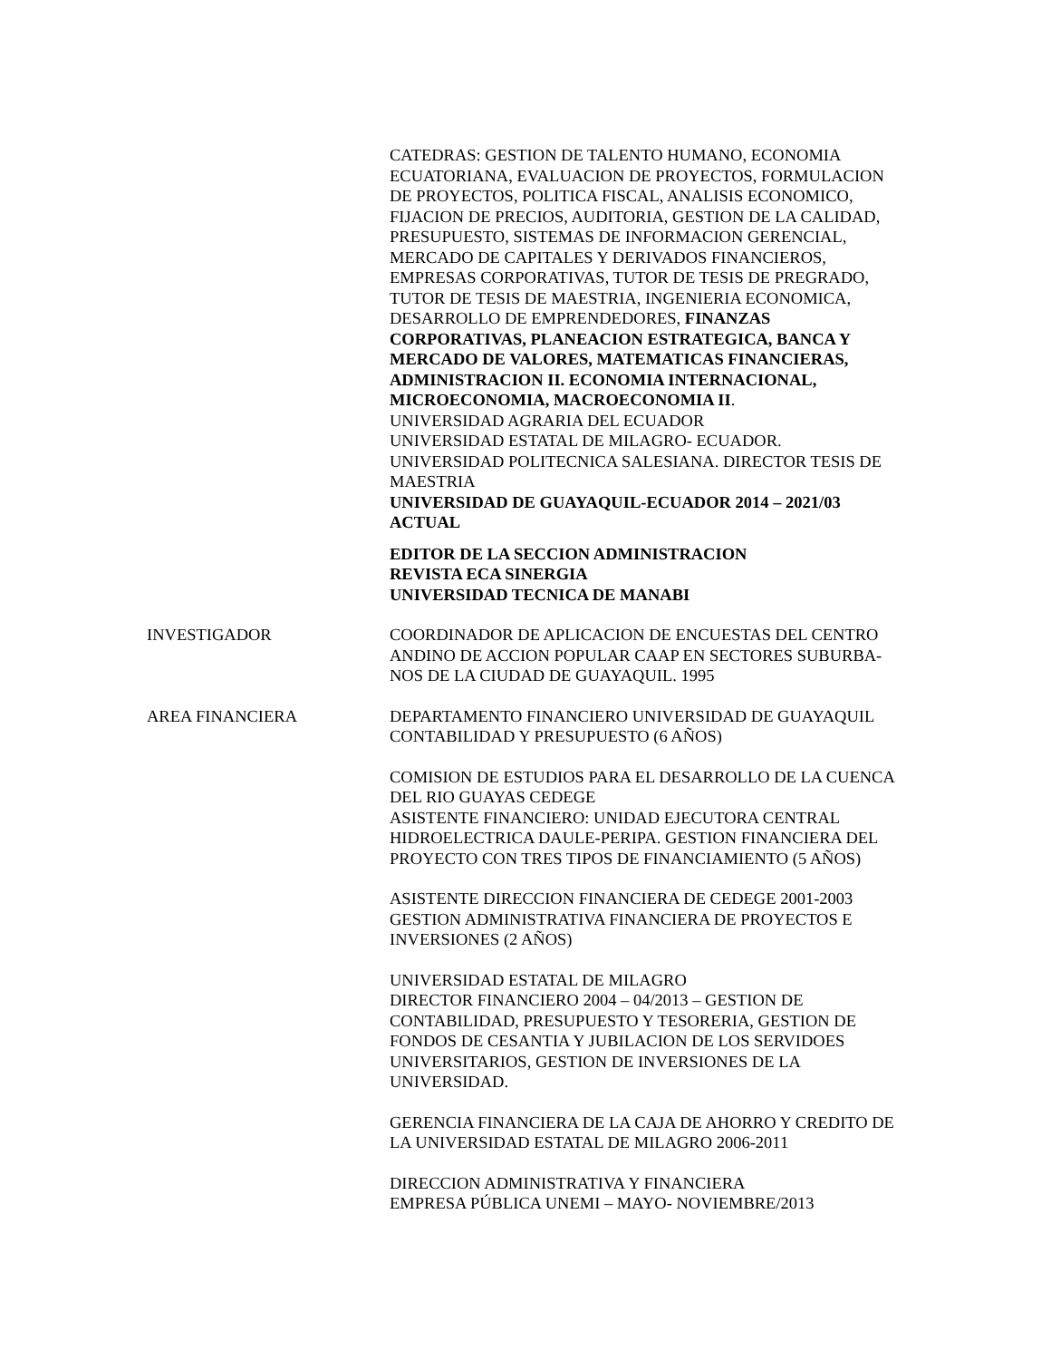CATEDRAS: GESTION DE TALENTO HUMANO, ECONOMIA ECUATORIANA, EVALUACION DE PROYECTOS, FORMULACION DE PROYECTOS, POLITICA FISCAL, ANALISIS ECONOMICO, FIJACION DE PRECIOS, AUDITORIA, GESTION DE LA CALIDAD, PRESUPUESTO, SISTEMAS DE INFORMACION GERENCIAL, MERCADO DE CAPITALES Y DERIVADOS FINANCIEROS, EMPRESAS CORPORATIVAS, TUTOR DE TESIS DE PREGRADO, TUTOR DE TESIS DE MAESTRIA, INGENIERIA ECONOMICA, DESARROLLO DE EMPRENDEDORES, FINANZAS CORPORATIVAS, PLANEACION ESTRATEGICA, BANCA Y MERCADO DE VALORES, MATEMATICAS FINANCIERAS, ADMINISTRACION II. ECONOMIA INTERNACIONAL, MICROECONOMIA, MACROECONOMIA II.
UNIVERSIDAD AGRARIA DEL ECUADOR
UNIVERSIDAD ESTATAL DE MILAGRO- ECUADOR.
UNIVERSIDAD POLITECNICA SALESIANA. DIRECTOR TESIS DE MAESTRIA
UNIVERSIDAD DE GUAYAQUIL-ECUADOR 2014 – 2021/03 ACTUAL
EDITOR DE LA SECCION ADMINISTRACION
REVISTA ECA SINERGIA
UNIVERSIDAD TECNICA DE MANABI
INVESTIGADOR COORDINADOR DE APLICACION DE ENCUESTAS DEL CENTRO ANDINO DE ACCION POPULAR CAAP EN SECTORES SUBURBA-NOS DE LA CIUDAD DE GUAYAQUIL. 1995
AREA FINANCIERA DEPARTAMENTO FINANCIERO UNIVERSIDAD DE GUAYAQUIL CONTABILIDAD Y PRESUPUESTO (6 AÑOS)
COMISION DE ESTUDIOS PARA EL DESARROLLO DE LA CUENCA DEL RIO GUAYAS CEDEGE
ASISTENTE FINANCIERO: UNIDAD EJECUTORA CENTRAL HIDROELECTRICA DAULE-PERIPA. GESTION FINANCIERA DEL PROYECTO CON TRES TIPOS DE FINANCIAMIENTO (5 AÑOS)
ASISTENTE DIRECCION FINANCIERA DE CEDEGE 2001-2003 GESTION ADMINISTRATIVA FINANCIERA DE PROYECTOS E INVERSIONES (2 AÑOS)
UNIVERSIDAD ESTATAL DE MILAGRO
DIRECTOR FINANCIERO 2004 – 04/2013 – GESTION DE CONTABILIDAD, PRESUPUESTO Y TESORERIA, GESTION DE FONDOS DE CESANTIA Y JUBILACION DE LOS SERVIDOES UNIVERSITARIOS, GESTION DE INVERSIONES DE LA UNIVERSIDAD.
GERENCIA FINANCIERA DE LA CAJA DE AHORRO Y CREDITO DE LA UNIVERSIDAD ESTATAL DE MILAGRO 2006-2011
DIRECCION ADMINISTRATIVA Y FINANCIERA
EMPRESA PÚBLICA UNEMI – MAYO- NOVIEMBRE/2013